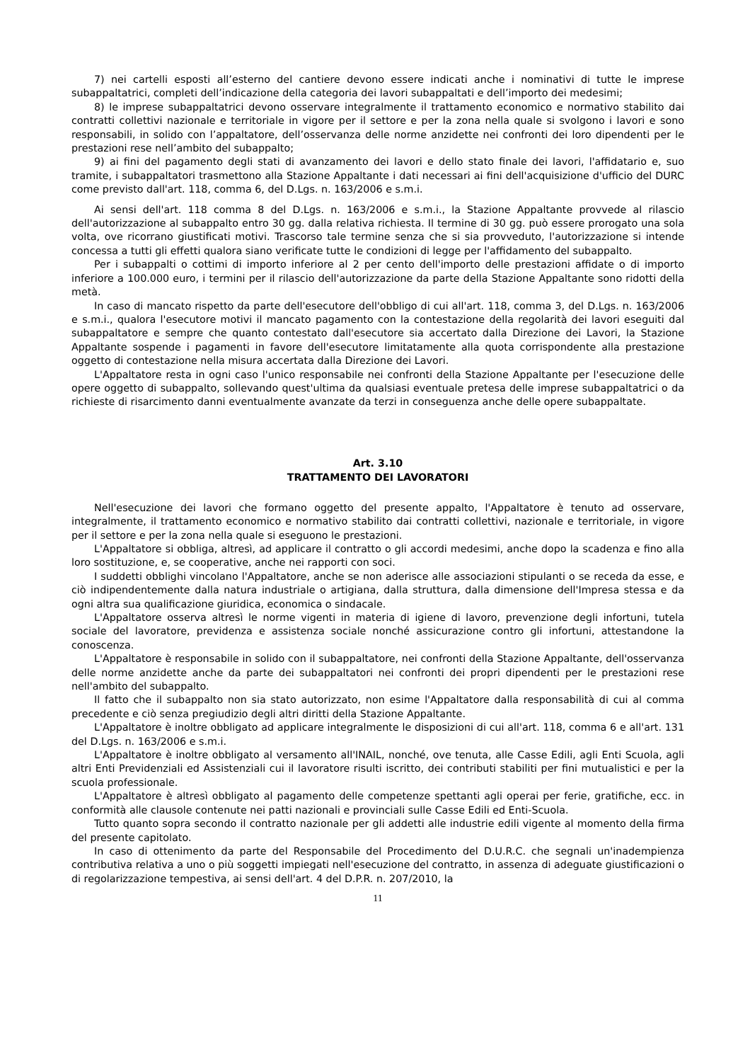7) nei cartelli esposti all’esterno del cantiere devono essere indicati anche i nominativi di tutte le imprese subappaltatrici, completi dell’indicazione della categoria dei lavori subappaltati e dell’importo dei medesimi;
8) le imprese subappaltatrici devono osservare integralmente il trattamento economico e normativo stabilito dai contratti collettivi nazionale e territoriale in vigore per il settore e per la zona nella quale si svolgono i lavori e sono responsabili, in solido con l’appaltatore, dell’osservanza delle norme anzidette nei confronti dei loro dipendenti per le prestazioni rese nell’ambito del subappalto;
9) ai fini del pagamento degli stati di avanzamento dei lavori e dello stato finale dei lavori, l'affidatario e, suo tramite, i subappaltatori trasmettono alla Stazione Appaltante i dati necessari ai fini dell'acquisizione d'ufficio del DURC come previsto dall'art. 118, comma 6, del D.Lgs. n. 163/2006 e s.m.i.
Ai sensi dell'art. 118 comma 8 del D.Lgs. n. 163/2006 e s.m.i., la Stazione Appaltante provvede al rilascio dell'autorizzazione al subappalto entro 30 gg. dalla relativa richiesta. Il termine di 30 gg. può essere prorogato una sola volta, ove ricorrano giustificati motivi. Trascorso tale termine senza che si sia provveduto, l'autorizzazione si intende concessa a tutti gli effetti qualora siano verificate tutte le condizioni di legge per l'affidamento del subappalto.
Per i subappalti o cottimi di importo inferiore al 2 per cento dell'importo delle prestazioni affidate o di importo inferiore a 100.000 euro, i termini per il rilascio dell'autorizzazione da parte della Stazione Appaltante sono ridotti della metà.
In caso di mancato rispetto da parte dell'esecutore dell'obbligo di cui all'art. 118, comma 3, del D.Lgs. n. 163/2006 e s.m.i., qualora l'esecutore motivi il mancato pagamento con la contestazione della regolarità dei lavori eseguiti dal subappaltatore e sempre che quanto contestato dall'esecutore sia accertato dalla Direzione dei Lavori, la Stazione Appaltante sospende i pagamenti in favore dell'esecutore limitatamente alla quota corrispondente alla prestazione oggetto di contestazione nella misura accertata dalla Direzione dei Lavori.
L'Appaltatore resta in ogni caso l'unico responsabile nei confronti della Stazione Appaltante per l'esecuzione delle opere oggetto di subappalto, sollevando quest'ultima da qualsiasi eventuale pretesa delle imprese subappaltatrici o da richieste di risarcimento danni eventualmente avanzate da terzi in conseguenza anche delle opere subappaltate.
Art. 3.10
TRATTAMENTO DEI LAVORATORI
Nell'esecuzione dei lavori che formano oggetto del presente appalto, l'Appaltatore è tenuto ad osservare, integralmente, il trattamento economico e normativo stabilito dai contratti collettivi, nazionale e territoriale, in vigore per il settore e per la zona nella quale si eseguono le prestazioni.
L'Appaltatore si obbliga, altresì, ad applicare il contratto o gli accordi medesimi, anche dopo la scadenza e fino alla loro sostituzione, e, se cooperative, anche nei rapporti con soci.
I suddetti obblighi vincolano l'Appaltatore, anche se non aderisce alle associazioni stipulanti o se receda da esse, e ciò indipendentemente dalla natura industriale o artigiana, dalla struttura, dalla dimensione dell'Impresa stessa e da ogni altra sua qualificazione giuridica, economica o sindacale.
L'Appaltatore osserva altresì le norme vigenti in materia di igiene di lavoro, prevenzione degli infortuni, tutela sociale del lavoratore, previdenza e assistenza sociale nonché assicurazione contro gli infortuni, attestandone la conoscenza.
L'Appaltatore è responsabile in solido con il subappaltatore, nei confronti della Stazione Appaltante, dell'osservanza delle norme anzidette anche da parte dei subappaltatori nei confronti dei propri dipendenti per le prestazioni rese nell'ambito del subappalto.
Il fatto che il subappalto non sia stato autorizzato, non esime l'Appaltatore dalla responsabilità di cui al comma precedente e ciò senza pregiudizio degli altri diritti della Stazione Appaltante.
L'Appaltatore è inoltre obbligato ad applicare integralmente le disposizioni di cui all'art. 118, comma 6 e all'art. 131 del D.Lgs. n. 163/2006 e s.m.i.
L'Appaltatore è inoltre obbligato al versamento all'INAIL, nonché, ove tenuta, alle Casse Edili, agli Enti Scuola, agli altri Enti Previdenziali ed Assistenziali cui il lavoratore risulti iscritto, dei contributi stabiliti per fini mutualistici e per la scuola professionale.
L'Appaltatore è altresì obbligato al pagamento delle competenze spettanti agli operai per ferie, gratifiche, ecc. in conformità alle clausole contenute nei patti nazionali e provinciali sulle Casse Edili ed Enti-Scuola.
Tutto quanto sopra secondo il contratto nazionale per gli addetti alle industrie edili vigente al momento della firma del presente capitolato.
In caso di ottenimento da parte del Responsabile del Procedimento del D.U.R.C. che segnali un'inadempienza contributiva relativa a uno o più soggetti impiegati nell'esecuzione del contratto, in assenza di adeguate giustificazioni o di regolarizzazione tempestiva, ai sensi dell'art. 4 del D.P.R. n. 207/2010, la
11